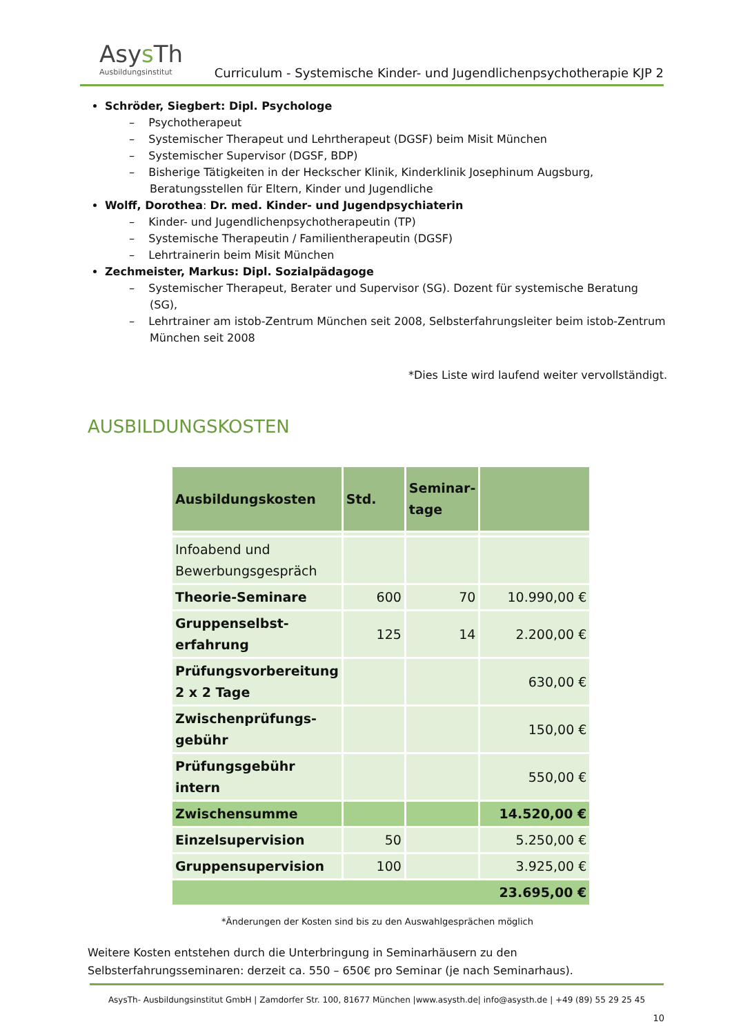Asys Th
Ausbildungsinstitut
Curriculum - Systemische Kinder- und Jugendlichenpsychotherapie KJP 2
Schröder, Siegbert: Dipl. Psychologe
– Psychotherapeut
– Systemischer Therapeut und Lehrtherapeut (DGSF) beim Misit München
– Systemischer Supervisor (DGSF, BDP)
– Bisherige Tätigkeiten in der Heckscher Klinik, Kinderklinik Josephinum Augsburg, Beratungsstellen für Eltern, Kinder und Jugendliche
Wolff, Dorothea: Dr. med. Kinder- und Jugendpsychiaterin
– Kinder- und Jugendlichenpsychotherapeutin (TP)
– Systemische Therapeutin / Familientherapeutin (DGSF)
– Lehrtrainerin beim Misit München
Zechmeister, Markus: Dipl. Sozialpädagoge
– Systemischer Therapeut, Berater und Supervisor (SG). Dozent für systemische Beratung (SG),
– Lehrtrainer am istob-Zentrum München seit 2008, Selbsterfahrungsleiter beim istob-Zentrum München seit 2008
*Dies Liste wird laufend weiter vervollständigt.
AUSBILDUNGSKOSTEN
| Ausbildungskosten | Std. | Seminar- tage | |
| --- | --- | --- | --- |
| Infoabend und Bewerbungsgespräch | | | |
| Theorie-Seminare | 600 | 70 | 10.990,00 € |
| Gruppenselbst- erfahrung | 125 | 14 | 2.200,00 € |
| Prüfungsvorbereitung 2 x 2 Tage | | | 630,00 € |
| Zwischenprüfungs- gebühr | | | 150,00 € |
| Prüfungsgebühr intern | | | 550,00 € |
| Zwischensumme | | | 14.520,00 € |
| Einzelsupervision | 50 | | 5.250,00 € |
| Gruppensupervision | 100 | | 3.925,00 € |
| 23.695,00 € | | | |
*Änderungen der Kosten sind bis zu den Auswahlgesprächen möglich
Weitere Kosten entstehen durch die Unterbringung in Seminarhäusern zu den Selbsterfahrungsseminaren: derzeit ca. 550 – 650€ pro Seminar (je nach Seminarhaus).
AsysTh- Ausbildungsinstitut GmbH | Zamdorfer Str. 100, 81677 München |www.asysth.de| info@asysth.de | +49 (89) 55 29 25 45
10